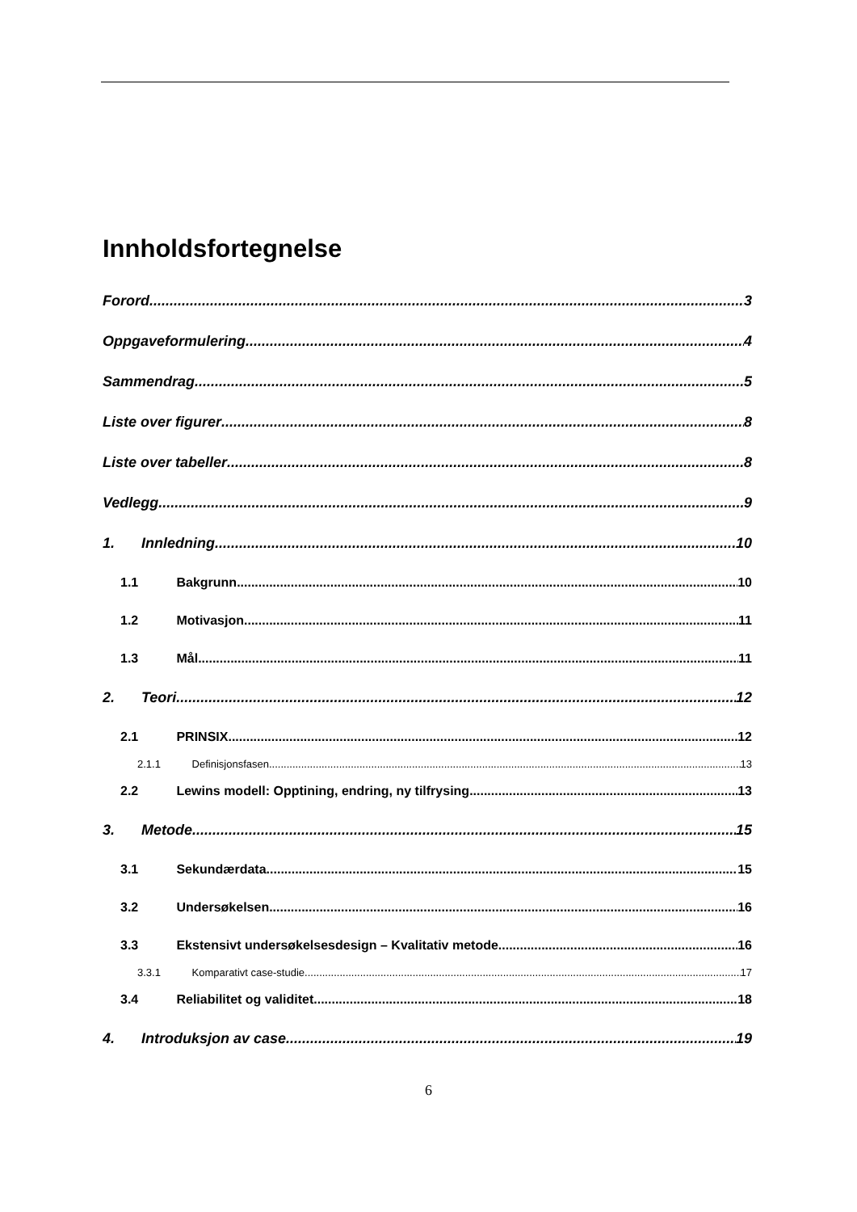Innholdsfortegnelse
Forord 3
Oppgaveformulering 4
Sammendrag 5
Liste over figurer 8
Liste over tabeller 8
Vedlegg 9
1. Innledning 10
1.1 Bakgrunn 10
1.2 Motivasjon 11
1.3 Mål 11
2. Teori 12
2.1 PRINSIX 12
2.1.1 Definisjonsfasen 13
2.2 Lewins modell: Opptining, endring, ny tilfrysing 13
3. Metode 15
3.1 Sekundærdata 15
3.2 Undersøkelsen 16
3.3 Ekstensivt undersøkelsesdesign – Kvalitativ metode 16
3.3.1 Komparativt case-studie 17
3.4 Reliabilitet og validitet 18
4. Introduksjon av case 19
6